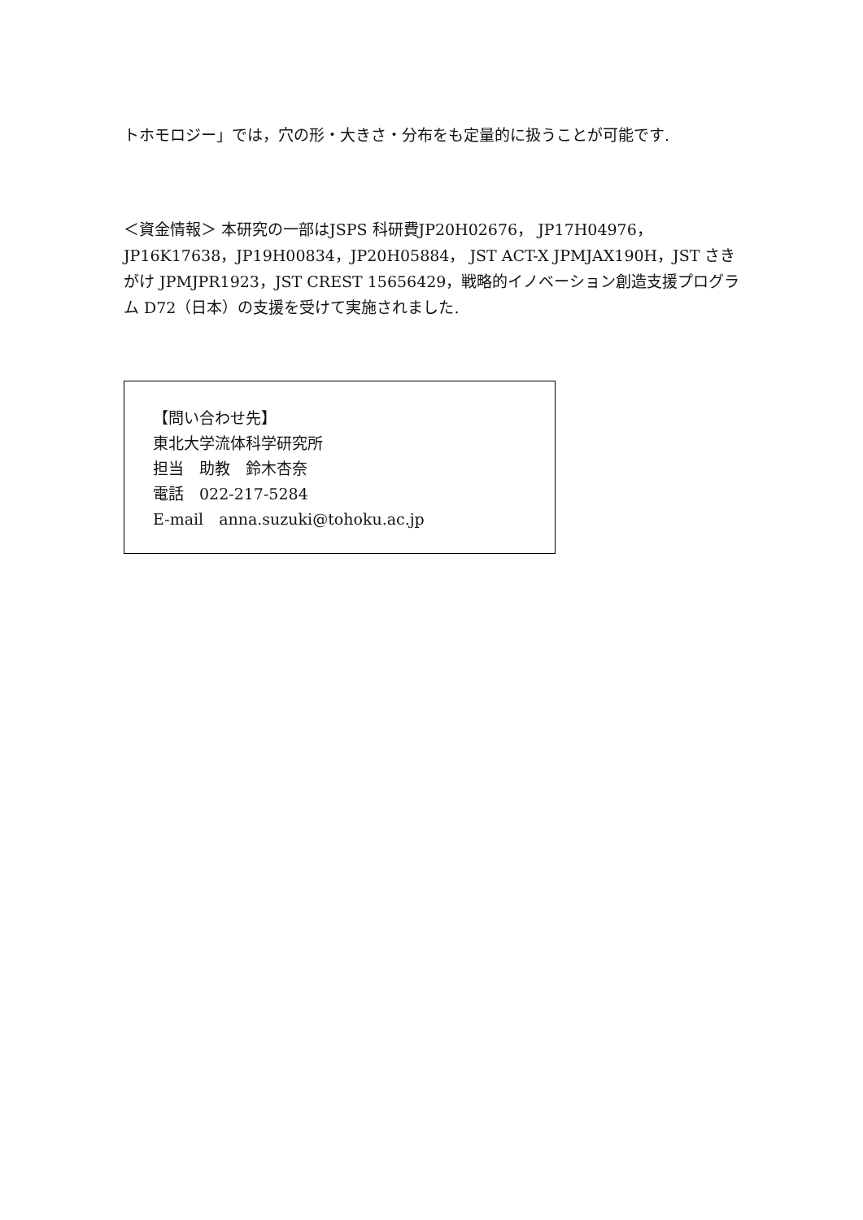トホモロジー」では，穴の形・大きさ・分布をも定量的に扱うことが可能です.
＜資金情報＞ 本研究の一部はJSPS 科研費JP20H02676， JP17H04976，JP16K17638，JP19H00834，JP20H05884， JST ACT-X JPMJAX190H，JST さきがけ JPMJPR1923，JST CREST 15656429，戦略的イノベーション創造支援プログラム D72（日本）の支援を受けて実施されました.
【問い合わせ先】
東北大学流体科学研究所
担当　助教　鈴木杏奈
電話　022-217-5284
E-mail　anna.suzuki@tohoku.ac.jp